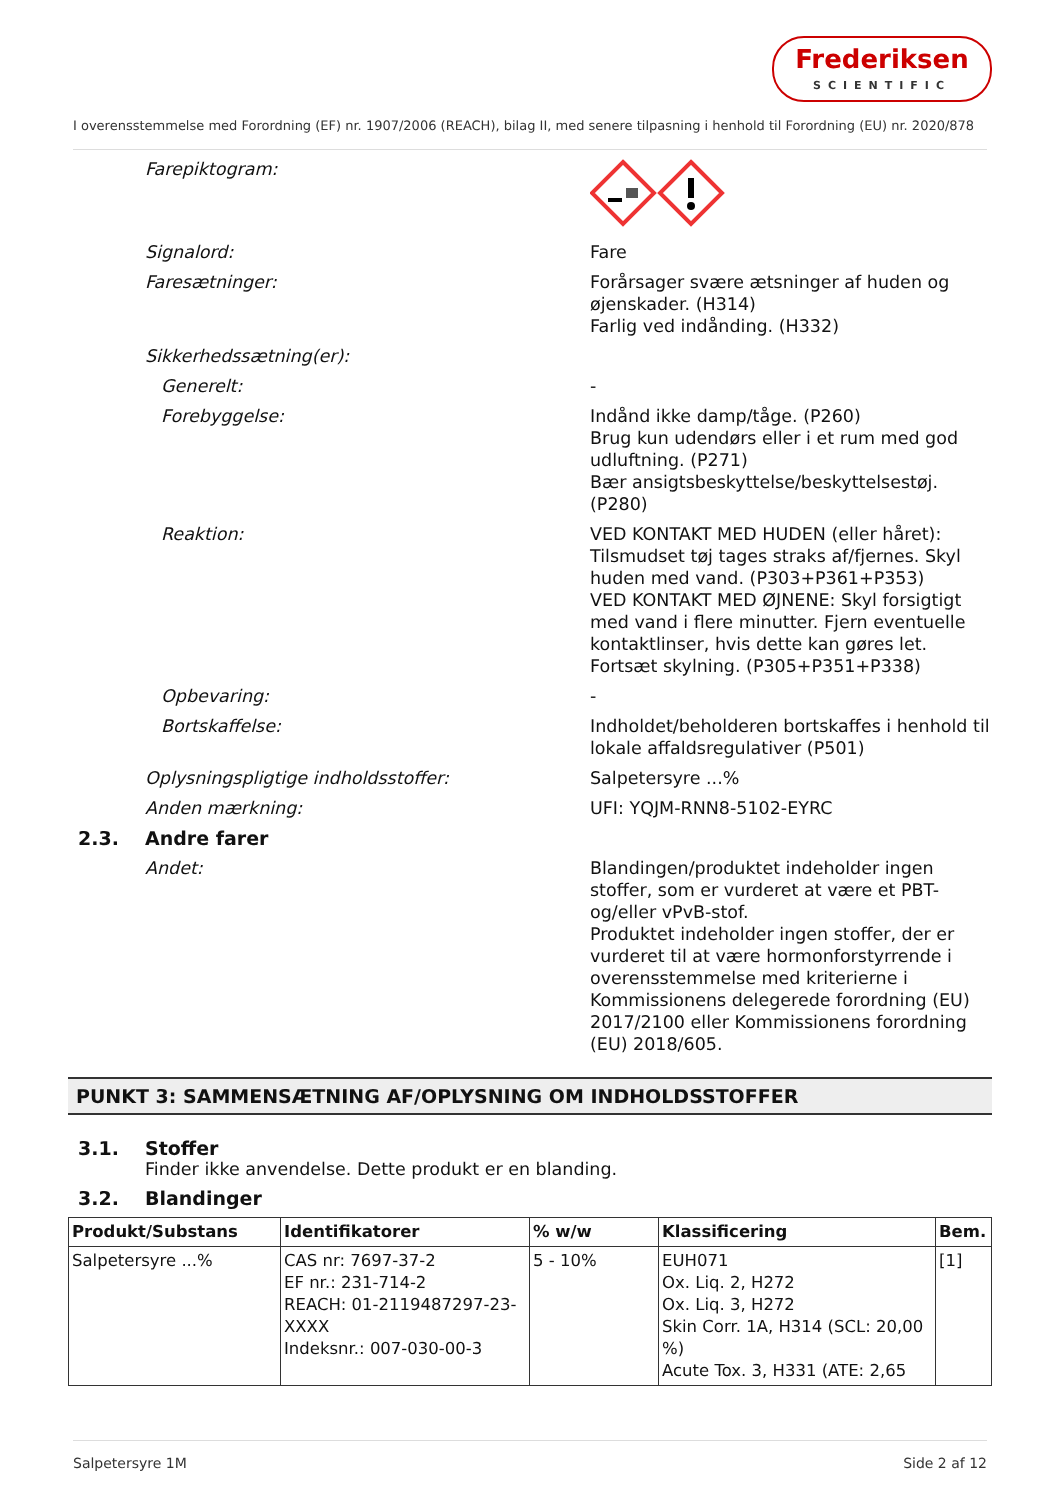Frederiksen
SCIENTIFIC
I overensstemmelse med Forordning (EF) nr. 1907/2006 (REACH), bilag II, med senere tilpasning i henhold til Forordning (EU) nr. 2020/878
Farepiktogram:
Signalord: Fare
Faresætninger: Forårsager svære ætsninger af huden og øjenskader. (H314)
Farlig ved indånding. (H332)
Sikkerhedssætning(er):
Generelt: -
Forebyggelse: Indånd ikke damp/tåge. (P260)
Brug kun udendørs eller i et rum med god udluftning. (P271)
Bær ansigtsbeskyttelse/beskyttelsestøj. (P280)
Reaktion: VED KONTAKT MED HUDEN (eller håret): Tilsmudset tøj tages straks af/fjernes. Skyl huden med vand. (P303+P361+P353)
VED KONTAKT MED ØJNENE: Skyl forsigtigt med vand i flere minutter. Fjern eventuelle kontaktlinser, hvis dette kan gøres let. Fortsæt skylning. (P305+P351+P338)
Opbevaring: -
Bortskaffelse: Indholdet/beholderen bortskaffes i henhold til lokale affaldsregulativer (P501)
Oplysningspligtige indholdsstoffer: Salpetersyre ...%
Anden mærkning: UFI: YQJM-RNN8-5102-EYRC
2.3. Andre farer
Andet: Blandingen/produktet indeholder ingen stoffer, som er vurderet at være et PBT- og/eller vPvB-stof.
Produktet indeholder ingen stoffer, der er vurderet til at være hormonforstyrrende i overensstemmelse med kriterierne i Kommissionens delegerede forordning (EU) 2017/2100 eller Kommissionens forordning (EU) 2018/605.
PUNKT 3: SAMMENSÆTNING AF/OPLYSNING OM INDHOLDSSTOFFER
3.1. Stoffer
Finder ikke anvendelse. Dette produkt er en blanding.
3.2. Blandinger
| Produkt/Substans | Identifikatorer | % w/w | Klassificering | Bem. |
| --- | --- | --- | --- | --- |
| Salpetersyre ...% | CAS nr: 7697-37-2 EF nr.: 231-714-2 REACH: 01-2119487297-23-XXXX Indeksnr.: 007-030-00-3 | 5 - 10% | EUH071 Ox. Liq. 2, H272 Ox. Liq. 3, H272 Skin Corr. 1A, H314 (SCL: 20,00 %) Acute Tox. 3, H331 (ATE: 2,65 | [1] |
Salpetersyre 1M Side 2 af 12